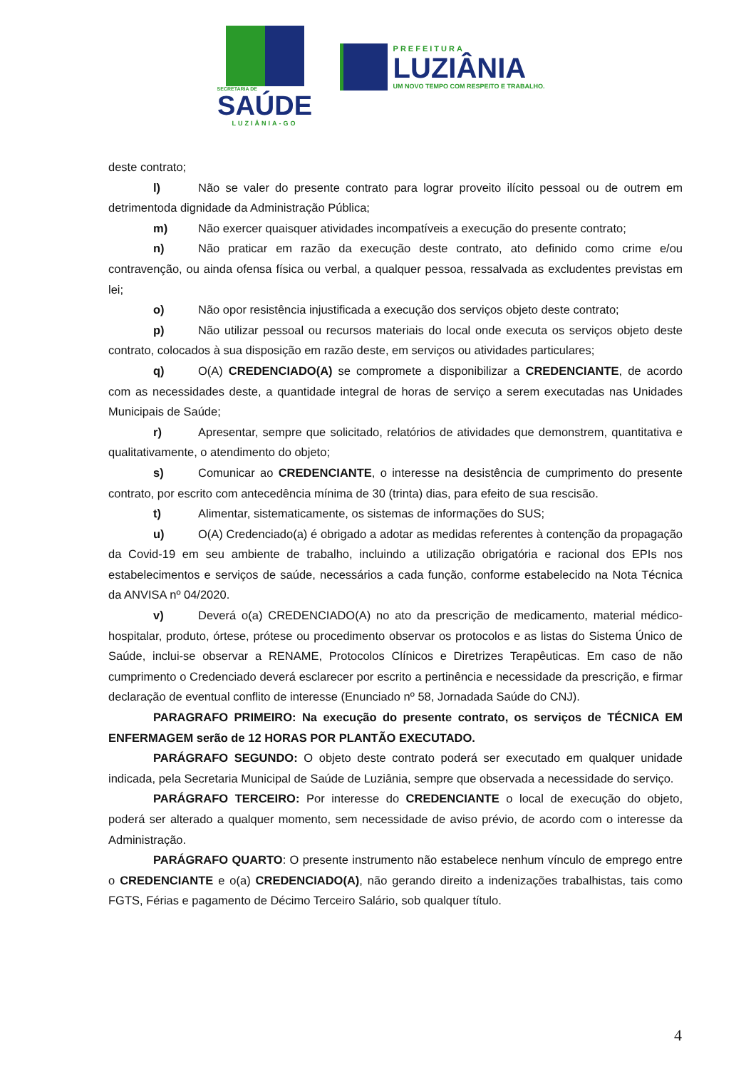SECRETARIA DE
SAÚDE
LUZIÂNIA-GO
PREFEITURA
LUZIÂNIA
UM NOVO TEMPO COM RESPEITO E TRABALHO.
deste contrato;
l) Não se valer do presente contrato para lograr proveito ilícito pessoal ou de outrem em detrimentoda dignidade da Administração Pública;
m) Não exercer quaisquer atividades incompatíveis a execução do presente contrato;
n) Não praticar em razão da execução deste contrato, ato definido como crime e/ou contravenção, ou ainda ofensa física ou verbal, a qualquer pessoa, ressalvada as excludentes previstas em lei;
o) Não opor resistência injustificada a execução dos serviços objeto deste contrato;
p) Não utilizar pessoal ou recursos materiais do local onde executa os serviços objeto deste contrato, colocados à sua disposição em razão deste, em serviços ou atividades particulares;
q) O(A) CREDENCIADO(A) se compromete a disponibilizar a CREDENCIANTE, de acordo com as necessidades deste, a quantidade integral de horas de serviço a serem executadas nas Unidades Municipais de Saúde;
r) Apresentar, sempre que solicitado, relatórios de atividades que demonstrem, quantitativa e qualitativamente, o atendimento do objeto;
s) Comunicar ao CREDENCIANTE, o interesse na desistência de cumprimento do presente contrato, por escrito com antecedência mínima de 30 (trinta) dias, para efeito de sua rescisão.
t) Alimentar, sistematicamente, os sistemas de informações do SUS;
u) O(A) Credenciado(a) é obrigado a adotar as medidas referentes à contenção da propagação da Covid-19 em seu ambiente de trabalho, incluindo a utilização obrigatória e racional dos EPIs nos estabelecimentos e serviços de saúde, necessários a cada função, conforme estabelecido na Nota Técnica da ANVISA nº 04/2020.
v) Deverá o(a) CREDENCIADO(A) no ato da prescrição de medicamento, material médico-hospitalar, produto, órtese, prótese ou procedimento observar os protocolos e as listas do Sistema Único de Saúde, inclui-se observar a RENAME, Protocolos Clínicos e Diretrizes Terapêuticas. Em caso de não cumprimento o Credenciado deverá esclarecer por escrito a pertinência e necessidade da prescrição, e firmar declaração de eventual conflito de interesse (Enunciado nº 58, Jornadada Saúde do CNJ).
PARAGRAFO PRIMEIRO: Na execução do presente contrato, os serviços de TÉCNICA EM ENFERMAGEM serão de 12 HORAS POR PLANTÃO EXECUTADO.
PARÁGRAFO SEGUNDO: O objeto deste contrato poderá ser executado em qualquer unidade indicada, pela Secretaria Municipal de Saúde de Luziânia, sempre que observada a necessidade do serviço.
PARÁGRAFO TERCEIRO: Por interesse do CREDENCIANTE o local de execução do objeto, poderá ser alterado a qualquer momento, sem necessidade de aviso prévio, de acordo com o interesse da Administração.
PARÁGRAFO QUARTO: O presente instrumento não estabelece nenhum vínculo de emprego entre o CREDENCIANTE e o(a) CREDENCIADO(A), não gerando direito a indenizações trabalhistas, tais como FGTS, Férias e pagamento de Décimo Terceiro Salário, sob qualquer título.
4